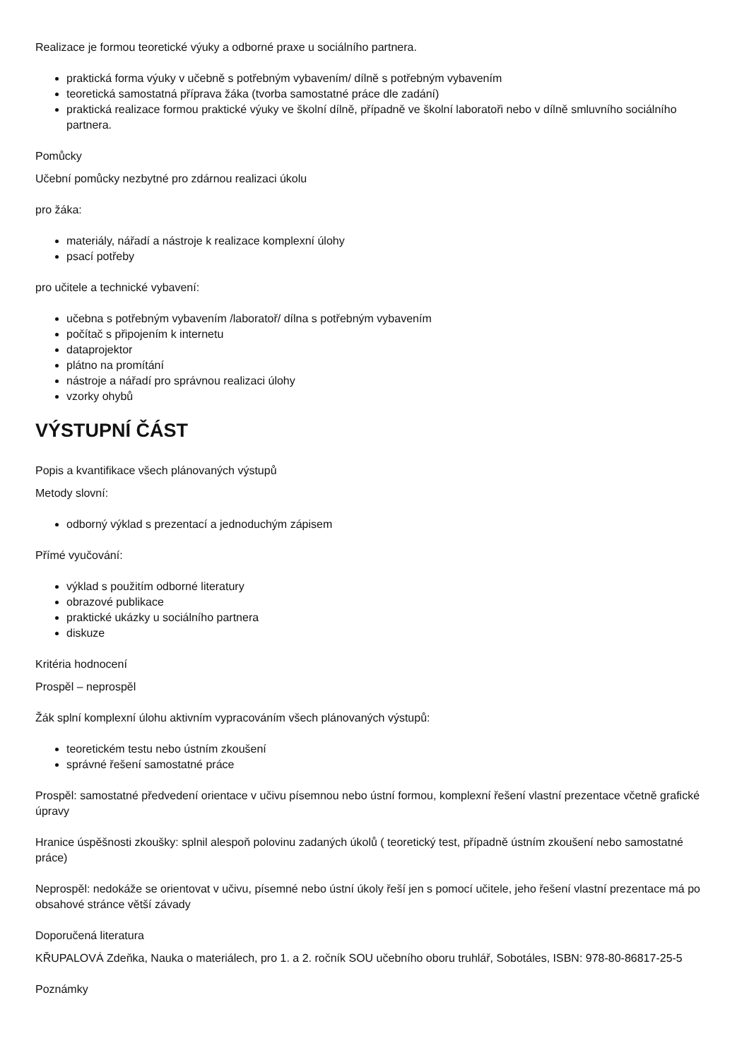Realizace je formou teoretické výuky a odborné praxe u sociálního partnera.
praktická forma výuky v učebně s potřebným vybavením/ dílně s potřebným vybavením
teoretická samostatná příprava žáka (tvorba samostatné práce dle zadání)
praktická realizace formou praktické výuky ve školní dílně, případně ve školní laboratoři nebo v dílně smluvního sociálního partnera.
Pomůcky
Učební pomůcky nezbytné pro zdárnou realizaci úkolu
pro žáka:
materiály, nářadí a nástroje k realizace komplexní úlohy
psací potřeby
pro učitele a technické vybavení:
učebna s potřebným vybavením /laboratoř/ dílna s potřebným vybavením
počítač s připojením k internetu
dataprojektor
plátno na promítání
nástroje a nářadí pro správnou realizaci úlohy
vzorky ohybů
VÝSTUPNÍ ČÁST
Popis a kvantifikace všech plánovaných výstupů
Metody slovní:
odborný výklad s prezentací a jednoduchým zápisem
Přímé vyučování:
výklad s použitím odborné literatury
obrazové publikace
praktické ukázky u sociálního partnera
diskuze
Kritéria hodnocení
Prospěl – neprospěl
Žák splní komplexní úlohu aktivním vypracováním všech plánovaných výstupů:
teoretickém testu nebo ústním zkoušení
správné řešení samostatné práce
Prospěl: samostatné předvedení orientace v učivu písemnou nebo ústní formou, komplexní řešení vlastní prezentace včetně grafické úpravy
Hranice úspěšnosti zkoušky: splnil alespoň polovinu zadaných úkolů ( teoretický test, případně ústním zkoušení nebo samostatné práce)
Neprospěl: nedokáže se orientovat v učivu, písemné nebo ústní úkoly řeší jen s pomocí učitele, jeho řešení vlastní prezentace má po obsahové stránce větší závady
Doporučená literatura
KŘUPALOVÁ Zdeňka, Nauka o materiálech, pro 1. a 2. ročník SOU učebního oboru truhlář, Sobotáles, ISBN: 978-80-86817-25-5
Poznámky